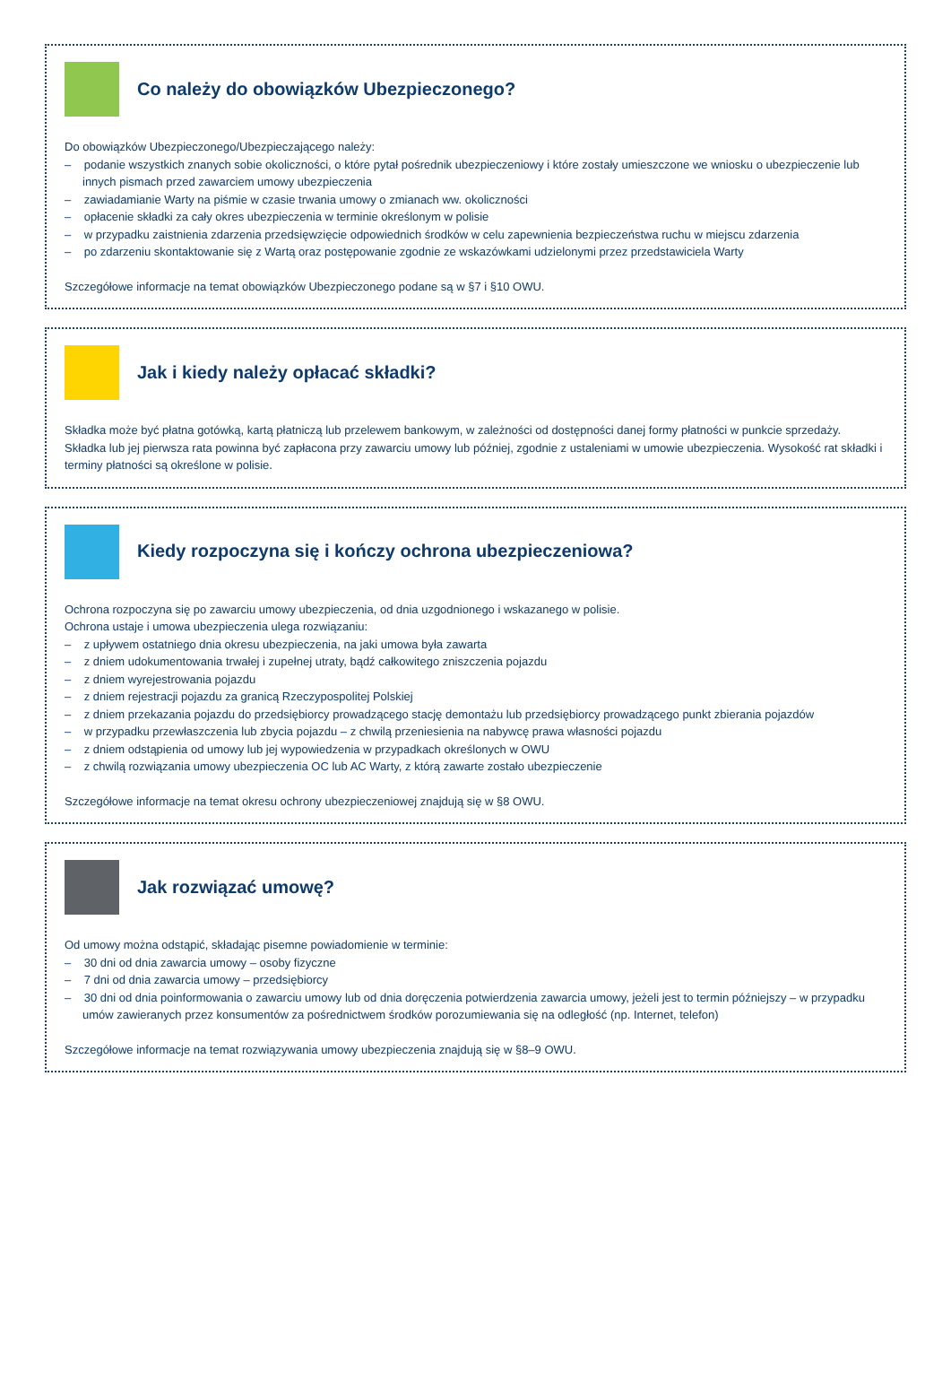Co należy do obowiązków Ubezpieczonego?
Do obowiązków Ubezpieczonego/Ubezpieczającego należy:
– podanie wszystkich znanych sobie okoliczności, o które pytał pośrednik ubezpieczeniowy i które zostały umieszczone we wniosku o ubezpieczenie lub innych pismach przed zawarciem umowy ubezpieczenia
– zawiadamianie Warty na piśmie w czasie trwania umowy o zmianach ww. okoliczności
– opłacenie składki za cały okres ubezpieczenia w terminie określonym w polisie
– w przypadku zaistnienia zdarzenia przedsięwzięcie odpowiednich środków w celu zapewnienia bezpieczeństwa ruchu w miejscu zdarzenia
– po zdarzeniu skontaktowanie się z Wartą oraz postępowanie zgodnie ze wskazówkami udzielonymi przez przedstawiciela Warty
Szczegółowe informacje na temat obowiązków Ubezpieczonego podane są w §7 i §10 OWU.
Jak i kiedy należy opłacać składki?
Składka może być płatna gotówką, kartą płatniczą lub przelewem bankowym, w zależności od dostępności danej formy płatności w punkcie sprzedaży.
Składka lub jej pierwsza rata powinna być zapłacona przy zawarciu umowy lub później, zgodnie z ustaleniami w umowie ubezpieczenia. Wysokość rat składki i terminy płatności są określone w polisie.
Kiedy rozpoczyna się i kończy ochrona ubezpieczeniowa?
Ochrona rozpoczyna się po zawarciu umowy ubezpieczenia, od dnia uzgodnionego i wskazanego w polisie.
Ochrona ustaje i umowa ubezpieczenia ulega rozwiązaniu:
– z upływem ostatniego dnia okresu ubezpieczenia, na jaki umowa była zawarta
– z dniem udokumentowania trwałej i zupełnej utraty, bądź całkowitego zniszczenia pojazdu
– z dniem wyrejestrowania pojazdu
– z dniem rejestracji pojazdu za granicą Rzeczypospolitej Polskiej
– z dniem przekazania pojazdu do przedsiębiorcy prowadzącego stację demontażu lub przedsiębiorcy prowadzącego punkt zbierania pojazdów
– w przypadku przewłaszczenia lub zbycia pojazdu – z chwilą przeniesienia na nabywcę prawa własności pojazdu
– z dniem odstąpienia od umowy lub jej wypowiedzenia w przypadkach określonych w OWU
– z chwilą rozwiązania umowy ubezpieczenia OC lub AC Warty, z którą zawarte zostało ubezpieczenie
Szczegółowe informacje na temat okresu ochrony ubezpieczeniowej znajdują się w §8 OWU.
Jak rozwiązać umowę?
Od umowy można odstąpić, składając pisemne powiadomienie w terminie:
– 30 dni od dnia zawarcia umowy – osoby fizyczne
– 7 dni od dnia zawarcia umowy – przedsiębiorcy
– 30 dni od dnia poinformowania o zawarciu umowy lub od dnia doręczenia potwierdzenia zawarcia umowy, jeżeli jest to termin późniejszy – w przypadku umów zawieranych przez konsumentów za pośrednictwem środków porozumiewania się na odległość (np. Internet, telefon)
Szczegółowe informacje na temat rozwiązywania umowy ubezpieczenia znajdują się w §8–9 OWU.